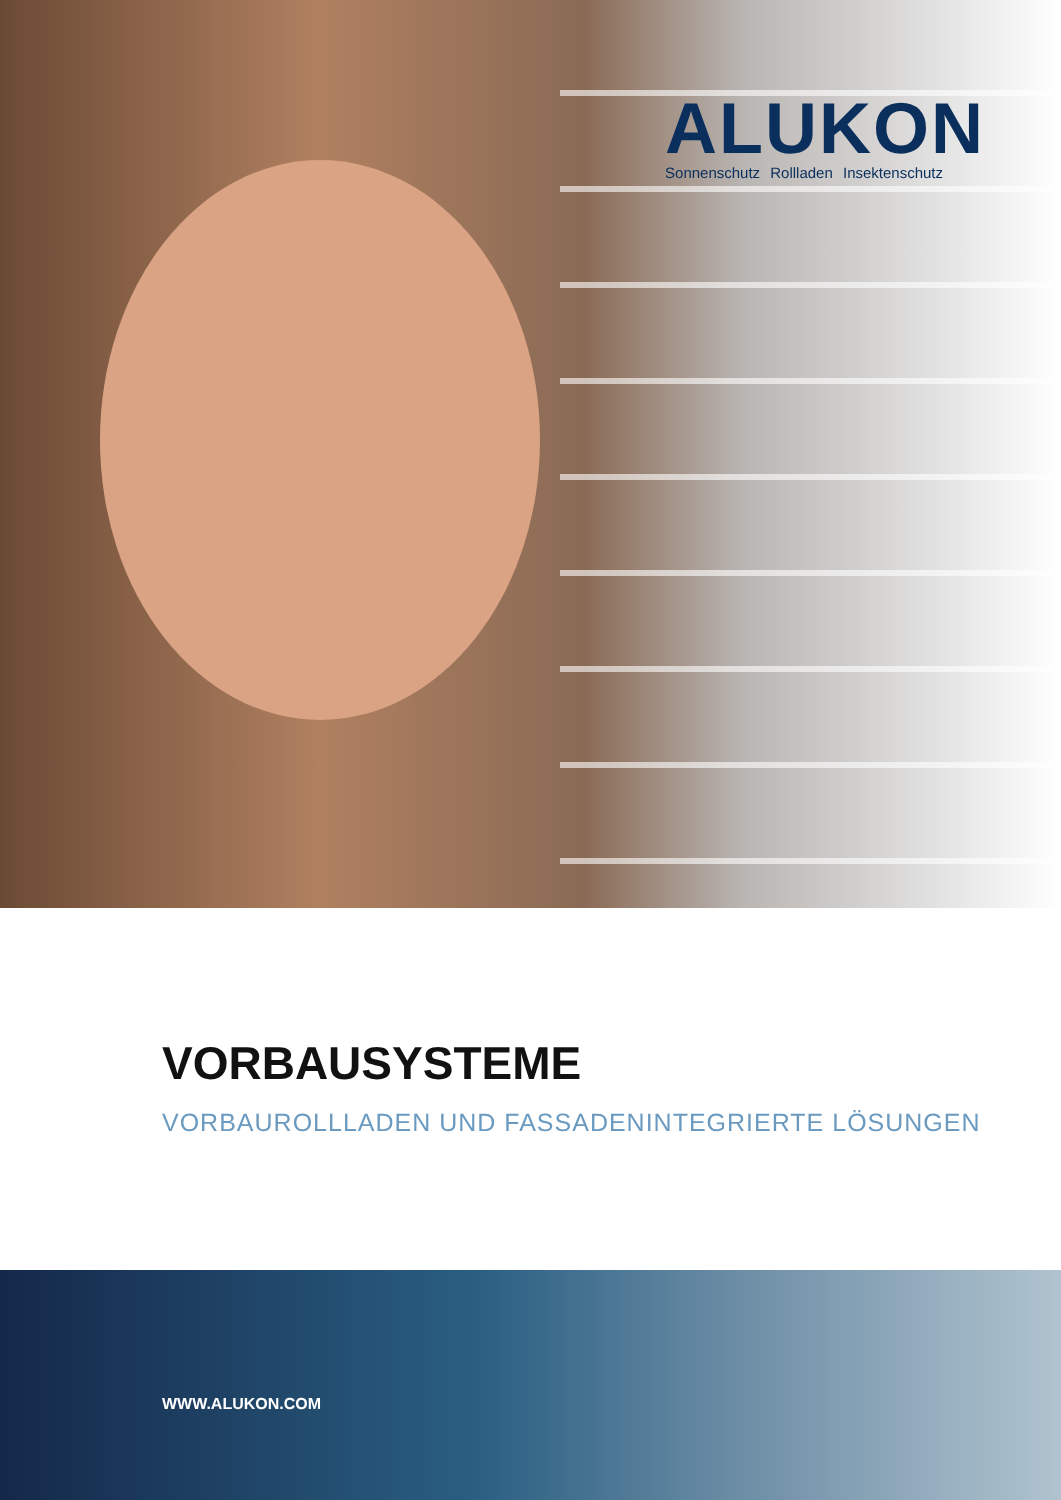ALUKON
Sonnenschutz Rollladen Insektenschutz
VORBAUSYSTEME
VORBAUROLLLADEN UND FASSADENINTEGRIERTE LÖSUNGEN
WWW.ALUKON.COM